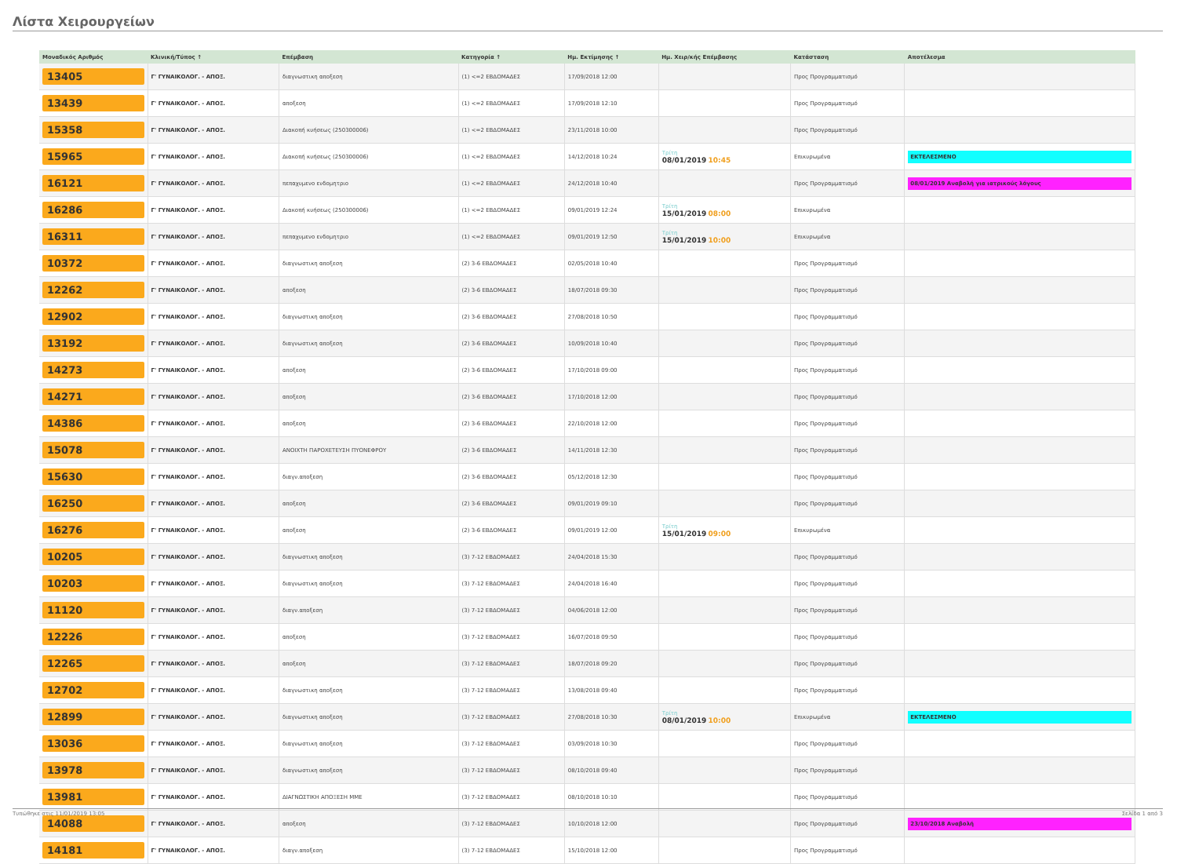Λίστα Χειρουργείων
| Μοναδικός Αριθμός | Κλινική/Τύπος ↑ | Επέμβαση | Κατηγορία ↑ | Ημ. Εκτίμησης ↑ | Ημ. Χειρ/κής Επέμβασης | Κατάσταση | Αποτέλεσμα |
| --- | --- | --- | --- | --- | --- | --- | --- |
| 13405 | Γ' ΓΥΝΑΙΚΟΛΟΓ. - ΑΠΟΞ. | διαγνωστικη αποξεση | (1) <=2 ΕΒΔΟΜΑΔΕΣ | 17/09/2018 12:00 | | Προς Προγραμματισμό | |
| 13439 | Γ' ΓΥΝΑΙΚΟΛΟΓ. - ΑΠΟΞ. | αποξεση | (1) <=2 ΕΒΔΟΜΑΔΕΣ | 17/09/2018 12:10 | | Προς Προγραμματισμό | |
| 15358 | Γ' ΓΥΝΑΙΚΟΛΟΓ. - ΑΠΟΞ. | Διακοπή κυήσεως (250300006) | (1) <=2 ΕΒΔΟΜΑΔΕΣ | 23/11/2018 10:00 | | Προς Προγραμματισμό | |
| 15965 | Γ' ΓΥΝΑΙΚΟΛΟΓ. - ΑΠΟΞ. | Διακοπή κυήσεως (250300006) | (1) <=2 ΕΒΔΟΜΑΔΕΣ | 14/12/2018 10:24 | Τρίτη 08/01/2019 10:45 | Επικυρωμένα | ΕΚΤΕΛΕΣΜΕΝΟ |
| 16121 | Γ' ΓΥΝΑΙΚΟΛΟΓ. - ΑΠΟΞ. | πεπαχυμενο ενδομητριο | (1) <=2 ΕΒΔΟΜΑΔΕΣ | 24/12/2018 10:40 | | Προς Προγραμματισμό | 08/01/2019 Αναβολή για ιατρικούς λόγους |
| 16286 | Γ' ΓΥΝΑΙΚΟΛΟΓ. - ΑΠΟΞ. | Διακοπή κυήσεως (250300006) | (1) <=2 ΕΒΔΟΜΑΔΕΣ | 09/01/2019 12:24 | Τρίτη 15/01/2019 08:00 | Επικυρωμένα | |
| 16311 | Γ' ΓΥΝΑΙΚΟΛΟΓ. - ΑΠΟΞ. | πεπαχυμενο ενδομητριο | (1) <=2 ΕΒΔΟΜΑΔΕΣ | 09/01/2019 12:50 | Τρίτη 15/01/2019 10:00 | Επικυρωμένα | |
| 10372 | Γ' ΓΥΝΑΙΚΟΛΟΓ. - ΑΠΟΞ. | διαγνωστικη αποξεση | (2) 3-6 ΕΒΔΟΜΑΔΕΣ | 02/05/2018 10:40 | | Προς Προγραμματισμό | |
| 12262 | Γ' ΓΥΝΑΙΚΟΛΟΓ. - ΑΠΟΞ. | αποξεση | (2) 3-6 ΕΒΔΟΜΑΔΕΣ | 18/07/2018 09:30 | | Προς Προγραμματισμό | |
| 12902 | Γ' ΓΥΝΑΙΚΟΛΟΓ. - ΑΠΟΞ. | διαγνωστικη αποξεση | (2) 3-6 ΕΒΔΟΜΑΔΕΣ | 27/08/2018 10:50 | | Προς Προγραμματισμό | |
| 13192 | Γ' ΓΥΝΑΙΚΟΛΟΓ. - ΑΠΟΞ. | διαγνωστικη αποξεση | (2) 3-6 ΕΒΔΟΜΑΔΕΣ | 10/09/2018 10:40 | | Προς Προγραμματισμό | |
| 14273 | Γ' ΓΥΝΑΙΚΟΛΟΓ. - ΑΠΟΞ. | αποξεση | (2) 3-6 ΕΒΔΟΜΑΔΕΣ | 17/10/2018 09:00 | | Προς Προγραμματισμό | |
| 14271 | Γ' ΓΥΝΑΙΚΟΛΟΓ. - ΑΠΟΞ. | αποξεση | (2) 3-6 ΕΒΔΟΜΑΔΕΣ | 17/10/2018 12:00 | | Προς Προγραμματισμό | |
| 14386 | Γ' ΓΥΝΑΙΚΟΛΟΓ. - ΑΠΟΞ. | αποξεση | (2) 3-6 ΕΒΔΟΜΑΔΕΣ | 22/10/2018 12:00 | | Προς Προγραμματισμό | |
| 15078 | Γ' ΓΥΝΑΙΚΟΛΟΓ. - ΑΠΟΞ. | ΑΝΟΙΧΤΗ ΠΑΡΟΧΕΤΕΥΣΗ ΠΥΟΝΕΦΡΟΥ | (2) 3-6 ΕΒΔΟΜΑΔΕΣ | 14/11/2018 12:30 | | Προς Προγραμματισμό | |
| 15630 | Γ' ΓΥΝΑΙΚΟΛΟΓ. - ΑΠΟΞ. | διαγν.αποξεση | (2) 3-6 ΕΒΔΟΜΑΔΕΣ | 05/12/2018 12:30 | | Προς Προγραμματισμό | |
| 16250 | Γ' ΓΥΝΑΙΚΟΛΟΓ. - ΑΠΟΞ. | αποξεση | (2) 3-6 ΕΒΔΟΜΑΔΕΣ | 09/01/2019 09:10 | | Προς Προγραμματισμό | |
| 16276 | Γ' ΓΥΝΑΙΚΟΛΟΓ. - ΑΠΟΞ. | αποξεση | (2) 3-6 ΕΒΔΟΜΑΔΕΣ | 09/01/2019 12:00 | Τρίτη 15/01/2019 09:00 | Επικυρωμένα | |
| 10205 | Γ' ΓΥΝΑΙΚΟΛΟΓ. - ΑΠΟΞ. | διαγνωστικη αποξεση | (3) 7-12 ΕΒΔΟΜΑΔΕΣ | 24/04/2018 15:30 | | Προς Προγραμματισμό | |
| 10203 | Γ' ΓΥΝΑΙΚΟΛΟΓ. - ΑΠΟΞ. | διαγνωστικη αποξεση | (3) 7-12 ΕΒΔΟΜΑΔΕΣ | 24/04/2018 16:40 | | Προς Προγραμματισμό | |
| 11120 | Γ' ΓΥΝΑΙΚΟΛΟΓ. - ΑΠΟΞ. | διαγν.αποξεση | (3) 7-12 ΕΒΔΟΜΑΔΕΣ | 04/06/2018 12:00 | | Προς Προγραμματισμό | |
| 12226 | Γ' ΓΥΝΑΙΚΟΛΟΓ. - ΑΠΟΞ. | αποξεση | (3) 7-12 ΕΒΔΟΜΑΔΕΣ | 16/07/2018 09:50 | | Προς Προγραμματισμό | |
| 12265 | Γ' ΓΥΝΑΙΚΟΛΟΓ. - ΑΠΟΞ. | αποξεση | (3) 7-12 ΕΒΔΟΜΑΔΕΣ | 18/07/2018 09:20 | | Προς Προγραμματισμό | |
| 12702 | Γ' ΓΥΝΑΙΚΟΛΟΓ. - ΑΠΟΞ. | διαγνωστικη αποξεση | (3) 7-12 ΕΒΔΟΜΑΔΕΣ | 13/08/2018 09:40 | | Προς Προγραμματισμό | |
| 12899 | Γ' ΓΥΝΑΙΚΟΛΟΓ. - ΑΠΟΞ. | διαγνωστικη αποξεση | (3) 7-12 ΕΒΔΟΜΑΔΕΣ | 27/08/2018 10:30 | Τρίτη 08/01/2019 10:00 | Επικυρωμένα | ΕΚΤΕΛΕΣΜΕΝΟ |
| 13036 | Γ' ΓΥΝΑΙΚΟΛΟΓ. - ΑΠΟΞ. | διαγνωστικη αποξεση | (3) 7-12 ΕΒΔΟΜΑΔΕΣ | 03/09/2018 10:30 | | Προς Προγραμματισμό | |
| 13978 | Γ' ΓΥΝΑΙΚΟΛΟΓ. - ΑΠΟΞ. | διαγνωστικη αποξεση | (3) 7-12 ΕΒΔΟΜΑΔΕΣ | 08/10/2018 09:40 | | Προς Προγραμματισμό | |
| 13981 | Γ' ΓΥΝΑΙΚΟΛΟΓ. - ΑΠΟΞ. | ΔΙΑΓΝΩΣΤΙΚΗ ΑΠΟΞΕΣΗ ΜΜΕ | (3) 7-12 ΕΒΔΟΜΑΔΕΣ | 08/10/2018 10:10 | | Προς Προγραμματισμό | |
| 14088 | Γ' ΓΥΝΑΙΚΟΛΟΓ. - ΑΠΟΞ. | αποξεση | (3) 7-12 ΕΒΔΟΜΑΔΕΣ | 10/10/2018 12:00 | | Προς Προγραμματισμό | 23/10/2018 Αναβολή |
| 14181 | Γ' ΓΥΝΑΙΚΟΛΟΓ. - ΑΠΟΞ. | διαγν.αποξεση | (3) 7-12 ΕΒΔΟΜΑΔΕΣ | 15/10/2018 12:00 | | Προς Προγραμματισμό | |
Τυπώθηκε στις 11/01/2019 13:05 Σελίδα 1 από 3